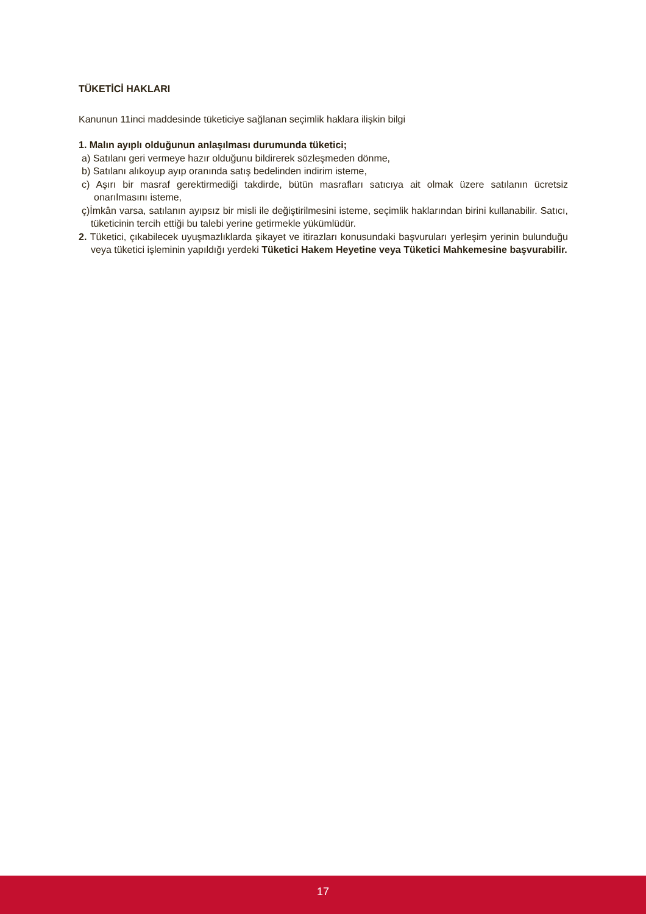TÜKETİCİ HAKLARI
Kanunun 11inci maddesinde tüketiciye sağlanan seçimlik haklara ilişkin bilgi
1. Malın ayıplı olduğunun anlaşılması durumunda tüketici;
a) Satılanı geri vermeye hazır olduğunu bildirerek sözleşmeden dönme,
b) Satılanı alıkoyup ayıp oranında satış bedelinden indirim isteme,
c) Aşırı bir masraf gerektirmediği takdirde, bütün masrafları satıcıya ait olmak üzere satılanın ücretsiz onarılmasını isteme,
ç)İmkân varsa, satılanın ayıpsız bir misli ile değiştirilmesini isteme, seçimlik haklarından birini kullanabilir. Satıcı, tüketicinin tercih ettiği bu talebi yerine getirmekle yükümlüdür.
2. Tüketici, çıkabilecek uyuşmazlıklarda şikayet ve itirazları konusundaki başvuruları yerleşim yerinin bulunduğu veya tüketici işleminin yapıldığı yerdeki Tüketici Hakem Heyetine veya Tüketici Mahkemesine başvurabilir.
17